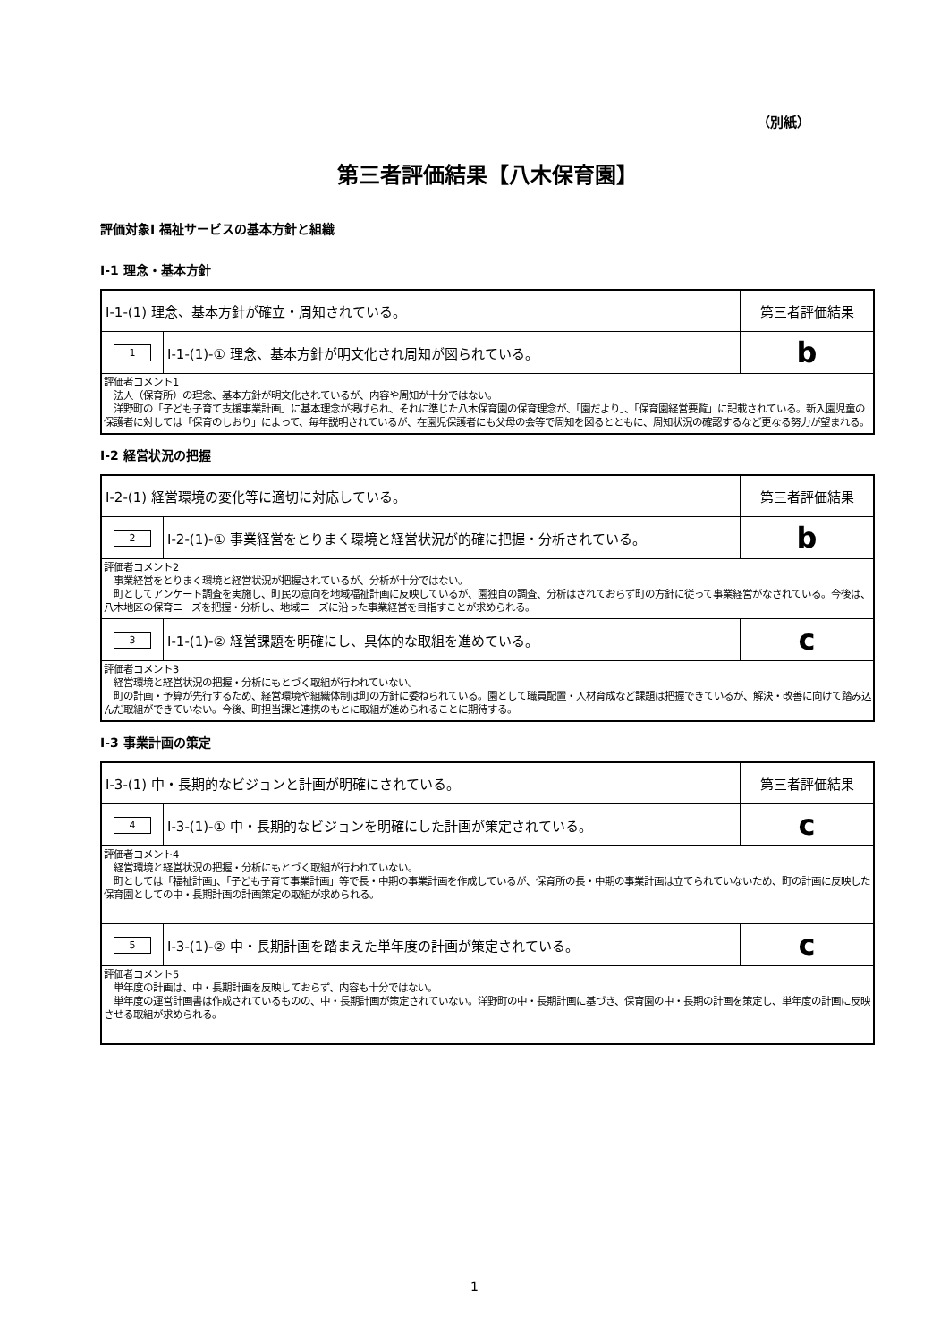（別紙）
第三者評価結果【八木保育園】
評価対象Ⅰ 福祉サービスの基本方針と組織
Ⅰ-1 理念・基本方針
| Ⅰ-1-(1) 理念、基本方針が確立・周知されている。 | | 第三者評価結果 |
| 1 | Ⅰ-1-(1)-① 理念、基本方針が明文化され周知が図られている。 | b |
| 評価者コメント1 法人（保育所）の理念、基本方針が明文化されているが、内容や周知が十分ではない。 洋野町の「子ども子育て支援事業計画」に基本理念が掲げられ、それに準じた八木保育園の保育理念が、「園だより」、「保育園経営要覧」に記載されている。新入園児童の保護者に対しては「保育のしおり」によって、毎年説明されているが、在園児保護者にも父母の会等で周知を図るとともに、周知状況の確認するなど更なる努力が望まれる。 | | |
Ⅰ-2 経営状況の把握
| Ⅰ-2-(1) 経営環境の変化等に適切に対応している。 | | 第三者評価結果 |
| 2 | Ⅰ-2-(1)-① 事業経営をとりまく環境と経営状況が的確に把握・分析されている。 | b |
| 評価者コメント2 事業経営をとりまく環境と経営状況が把握されているが、分析が十分ではない。 町としてアンケート調査を実施し、町民の意向を地域福祉計画に反映しているが、園独自の調査、分析はされておらず町の方針に従って事業経営がなされている。今後は、八木地区の保育ニーズを把握・分析し、地域ニーズに沿った事業経営を目指すことが求められる。 | | |
| 3 | Ⅰ-1-(1)-② 経営課題を明確にし、具体的な取組を進めている。 | c |
| 評価者コメント3 経営環境と経営状況の把握・分析にもとづく取組が行われていない。 町の計画・予算が先行するため、経営環境や組織体制は町の方針に委ねられている。園として職員配置・人材育成など課題は把握できているが、解決・改善に向けて踏み込んだ取組ができていない。今後、町担当課と連携のもとに取組が進められることに期待する。 | | |
Ⅰ-3 事業計画の策定
| Ⅰ-3-(1) 中・長期的なビジョンと計画が明確にされている。 | | 第三者評価結果 |
| 4 | Ⅰ-3-(1)-① 中・長期的なビジョンを明確にした計画が策定されている。 | c |
| 評価者コメント4 経営環境と経営状況の把握・分析にもとづく取組が行われていない。 町としては「福祉計画」、「子ども子育て事業計画」等で長・中期の事業計画を作成しているが、保育所の長・中期の事業計画は立てられていないため、町の計画に反映した保育園としての中・長期計画の計画策定の取組が求められる。 | | |
| 5 | Ⅰ-3-(1)-② 中・長期計画を踏まえた単年度の計画が策定されている。 | c |
| 評価者コメント5 単年度の計画は、中・長期計画を反映しておらず、内容も十分ではない。 単年度の運営計画書は作成されているものの、中・長期計画が策定されていない。洋野町の中・長期計画に基づき、保育園の中・長期の計画を策定し、単年度の計画に反映させる取組が求められる。 | | |
1